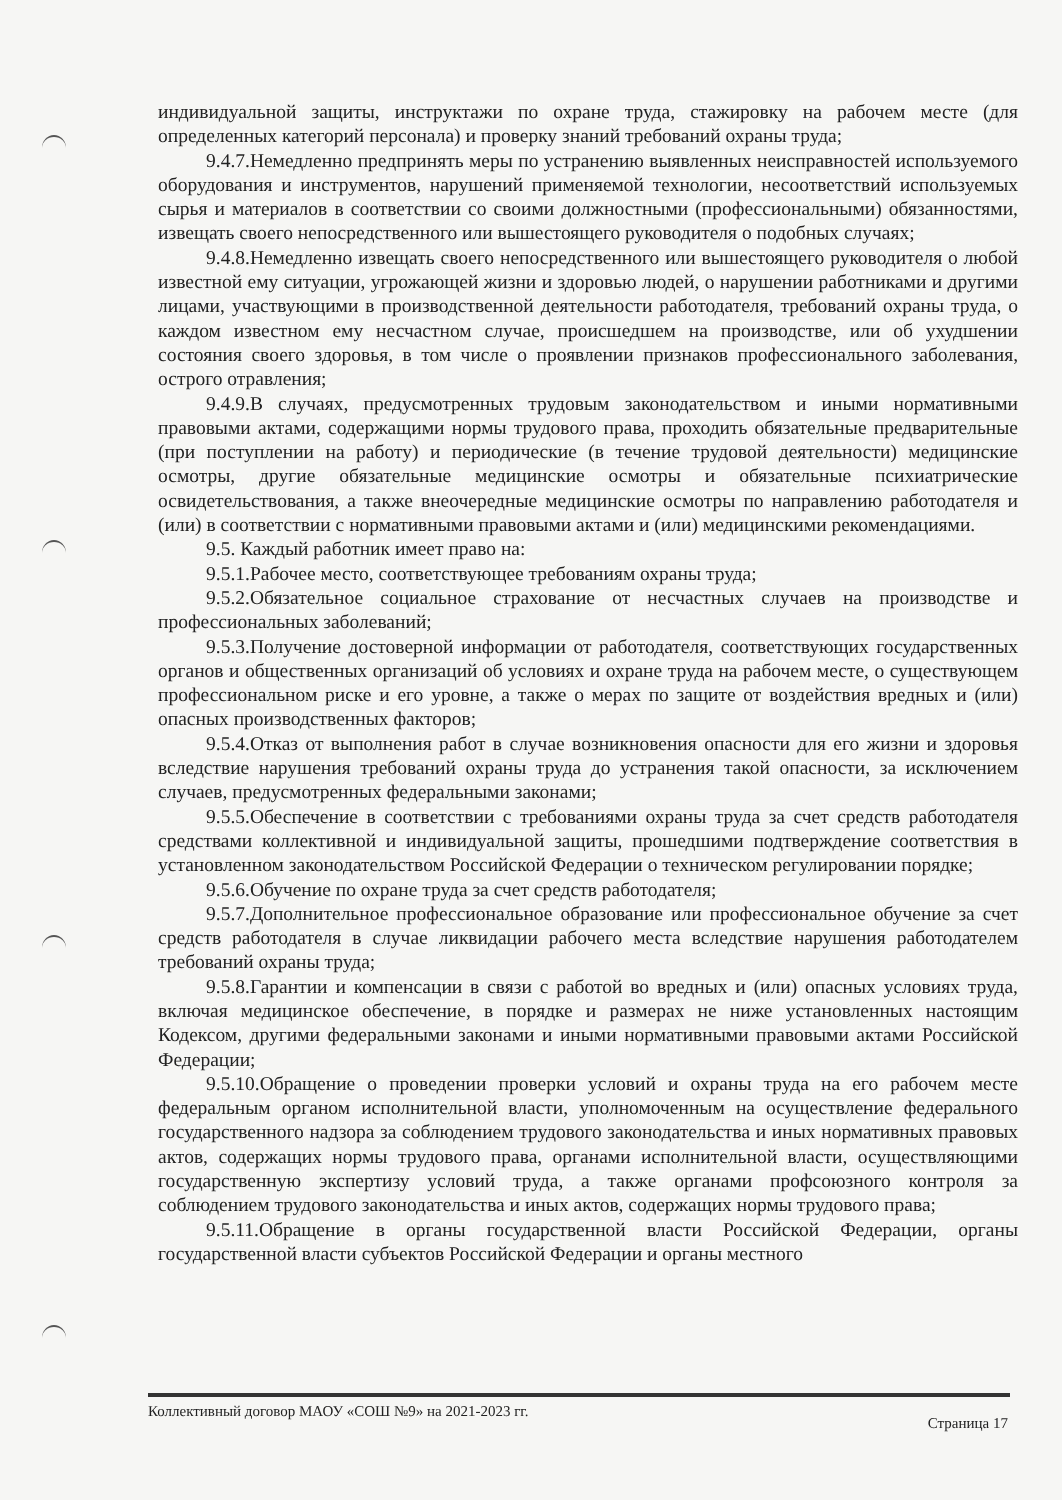индивидуальной защиты, инструктажи по охране труда, стажировку на рабочем месте (для определенных категорий персонала) и проверку знаний требований охраны труда;
9.4.7.Немедленно предпринять меры по устранению выявленных неисправностей используемого оборудования и инструментов, нарушений применяемой технологии, несоответствий используемых сырья и материалов в соответствии со своими должностными (профессиональными) обязанностями, извещать своего непосредственного или вышестоящего руководителя о подобных случаях;
9.4.8.Немедленно извещать своего непосредственного или вышестоящего руководителя о любой известной ему ситуации, угрожающей жизни и здоровью людей, о нарушении работниками и другими лицами, участвующими в производственной деятельности работодателя, требований охраны труда, о каждом известном ему несчастном случае, происшедшем на производстве, или об ухудшении состояния своего здоровья, в том числе о проявлении признаков профессионального заболевания, острого отравления;
9.4.9.В случаях, предусмотренных трудовым законодательством и иными нормативными правовыми актами, содержащими нормы трудового права, проходить обязательные предварительные (при поступлении на работу) и периодические (в течение трудовой деятельности) медицинские осмотры, другие обязательные медицинские осмотры и обязательные психиатрические освидетельствования, а также внеочередные медицинские осмотры по направлению работодателя и (или) в соответствии с нормативными правовыми актами и (или) медицинскими рекомендациями.
9.5. Каждый работник имеет право на:
9.5.1.Рабочее место, соответствующее требованиям охраны труда;
9.5.2.Обязательное социальное страхование от несчастных случаев на производстве и профессиональных заболеваний;
9.5.3.Получение достоверной информации от работодателя, соответствующих государственных органов и общественных организаций об условиях и охране труда на рабочем месте, о существующем профессиональном риске и его уровне, а также о мерах по защите от воздействия вредных и (или) опасных производственных факторов;
9.5.4.Отказ от выполнения работ в случае возникновения опасности для его жизни и здоровья вследствие нарушения требований охраны труда до устранения такой опасности, за исключением случаев, предусмотренных федеральными законами;
9.5.5.Обеспечение в соответствии с требованиями охраны труда за счет средств работодателя средствами коллективной и индивидуальной защиты, прошедшими подтверждение соответствия в установленном законодательством Российской Федерации о техническом регулировании порядке;
9.5.6.Обучение по охране труда за счет средств работодателя;
9.5.7.Дополнительное профессиональное образование или профессиональное обучение за счет средств работодателя в случае ликвидации рабочего места вследствие нарушения работодателем требований охраны труда;
9.5.8.Гарантии и компенсации в связи с работой во вредных и (или) опасных условиях труда, включая медицинское обеспечение, в порядке и размерах не ниже установленных настоящим Кодексом, другими федеральными законами и иными нормативными правовыми актами Российской Федерации;
9.5.10.Обращение о проведении проверки условий и охраны труда на его рабочем месте федеральным органом исполнительной власти, уполномоченным на осуществление федерального государственного надзора за соблюдением трудового законодательства и иных нормативных правовых актов, содержащих нормы трудового права, органами исполнительной власти, осуществляющими государственную экспертизу условий труда, а также органами профсоюзного контроля за соблюдением трудового законодательства и иных актов, содержащих нормы трудового права;
9.5.11.Обращение в органы государственной власти Российской Федерации, органы государственной власти субъектов Российской Федерации и органы местного
Коллективный договор МАОУ «СОШ №9» на 2021-2023 гг. Страница 17